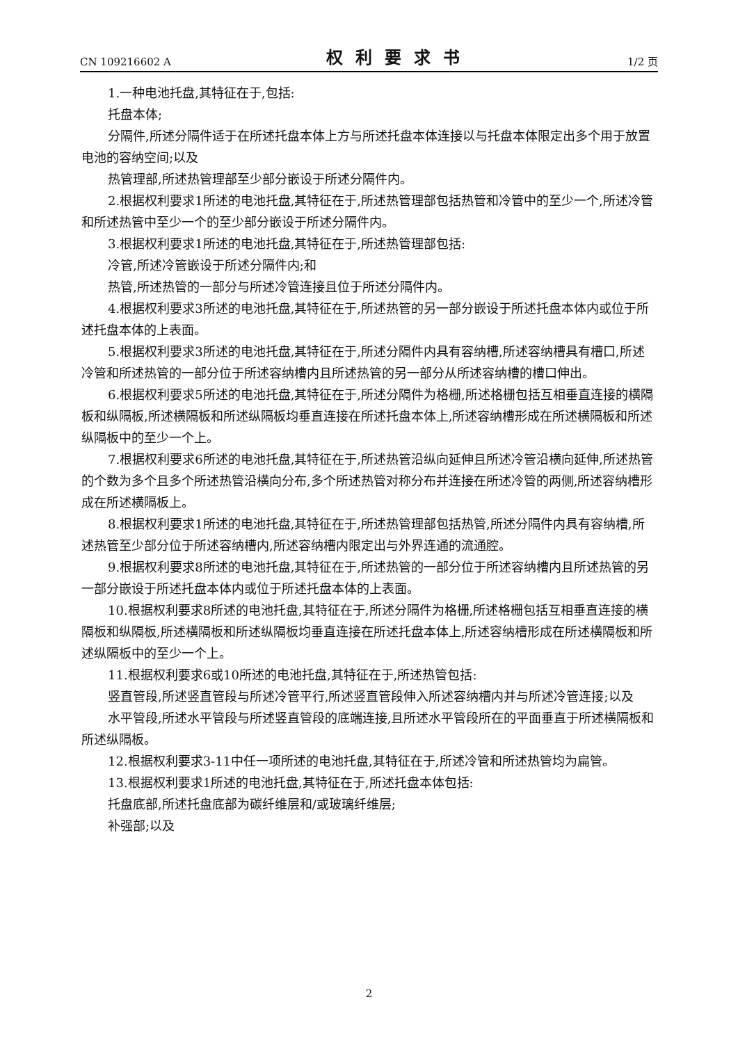CN 109216602 A 权利要求书 1/2 页
1.一种电池托盘,其特征在于,包括:
托盘本体;
分隔件,所述分隔件适于在所述托盘本体上方与所述托盘本体连接以与托盘本体限定出多个用于放置电池的容纳空间;以及
热管理部,所述热管理部至少部分嵌设于所述分隔件内。
2.根据权利要求1所述的电池托盘,其特征在于,所述热管理部包括热管和冷管中的至少一个,所述冷管和所述热管中至少一个的至少部分嵌设于所述分隔件内。
3.根据权利要求1所述的电池托盘,其特征在于,所述热管理部包括:
冷管,所述冷管嵌设于所述分隔件内;和
热管,所述热管的一部分与所述冷管连接且位于所述分隔件内。
4.根据权利要求3所述的电池托盘,其特征在于,所述热管的另一部分嵌设于所述托盘本体内或位于所述托盘本体的上表面。
5.根据权利要求3所述的电池托盘,其特征在于,所述分隔件内具有容纳槽,所述容纳槽具有槽口,所述冷管和所述热管的一部分位于所述容纳槽内且所述热管的另一部分从所述容纳槽的槽口伸出。
6.根据权利要求5所述的电池托盘,其特征在于,所述分隔件为格栅,所述格栅包括互相垂直连接的横隔板和纵隔板,所述横隔板和所述纵隔板均垂直连接在所述托盘本体上,所述容纳槽形成在所述横隔板和所述纵隔板中的至少一个上。
7.根据权利要求6所述的电池托盘,其特征在于,所述热管沿纵向延伸且所述冷管沿横向延伸,所述热管的个数为多个且多个所述热管沿横向分布,多个所述热管对称分布并连接在所述冷管的两侧,所述容纳槽形成在所述横隔板上。
8.根据权利要求1所述的电池托盘,其特征在于,所述热管理部包括热管,所述分隔件内具有容纳槽,所述热管至少部分位于所述容纳槽内,所述容纳槽内限定出与外界连通的流通腔。
9.根据权利要求8所述的电池托盘,其特征在于,所述热管的一部分位于所述容纳槽内且所述热管的另一部分嵌设于所述托盘本体内或位于所述托盘本体的上表面。
10.根据权利要求8所述的电池托盘,其特征在于,所述分隔件为格栅,所述格栅包括互相垂直连接的横隔板和纵隔板,所述横隔板和所述纵隔板均垂直连接在所述托盘本体上,所述容纳槽形成在所述横隔板和所述纵隔板中的至少一个上。
11.根据权利要求6或10所述的电池托盘,其特征在于,所述热管包括:
竖直管段,所述竖直管段与所述冷管平行,所述竖直管段伸入所述容纳槽内并与所述冷管连接;以及
水平管段,所述水平管段与所述竖直管段的底端连接,且所述水平管段所在的平面垂直于所述横隔板和所述纵隔板。
12.根据权利要求3-11中任一项所述的电池托盘,其特征在于,所述冷管和所述热管均为扁管。
13.根据权利要求1所述的电池托盘,其特征在于,所述托盘本体包括:
托盘底部,所述托盘底部为碳纤维层和/或玻璃纤维层;
补强部;以及
2